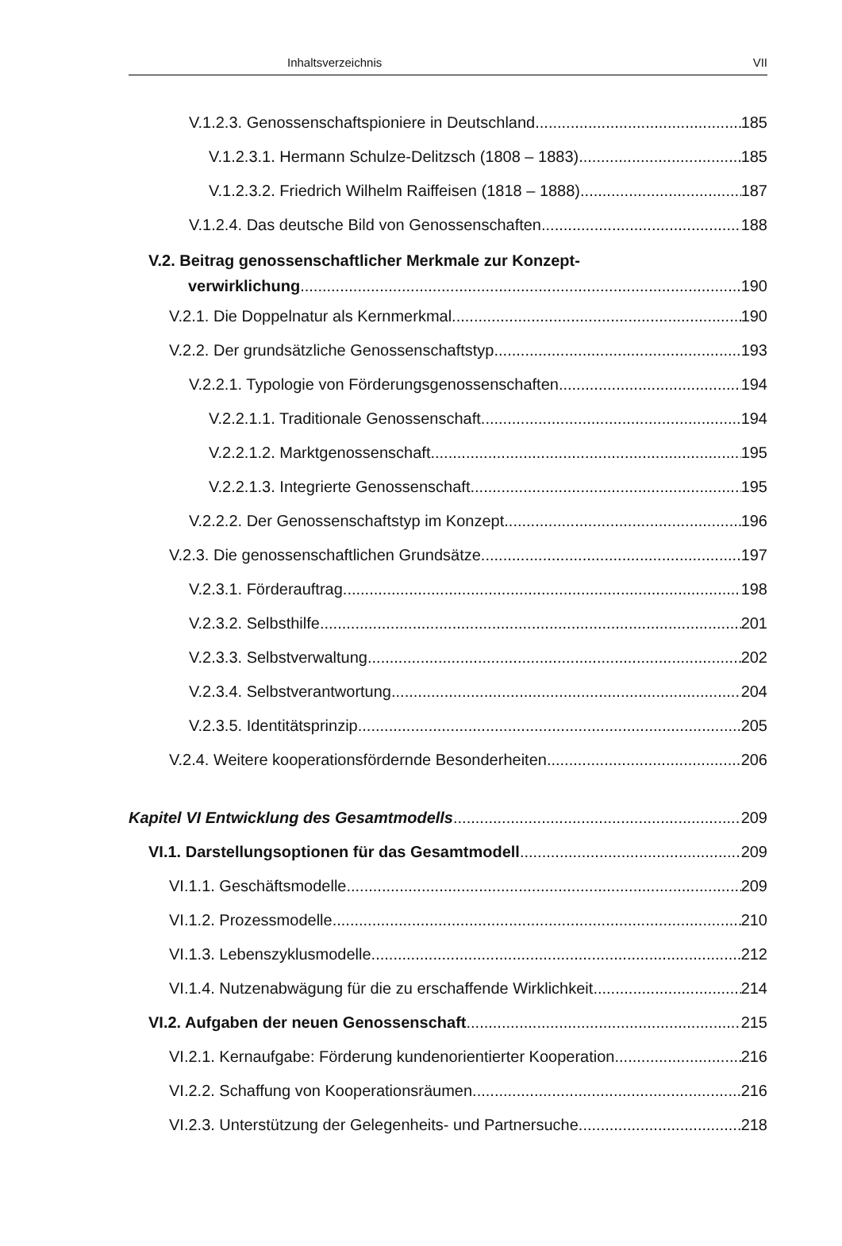Inhaltsverzeichnis VII
V.1.2.3. Genossenschaftspioniere in Deutschland 185
V.1.2.3.1. Hermann Schulze-Delitzsch (1808 – 1883) 185
V.1.2.3.2. Friedrich Wilhelm Raiffeisen (1818 – 1888) 187
V.1.2.4. Das deutsche Bild von Genossenschaften 188
V.2. Beitrag genossenschaftlicher Merkmale zur Konzept-
verwirklichung 190
V.2.1. Die Doppelnatur als Kernmerkmal 190
V.2.2. Der grundsätzliche Genossenschaftstyp 193
V.2.2.1. Typologie von Förderungsgenossenschaften 194
V.2.2.1.1. Traditionale Genossenschaft 194
V.2.2.1.2. Marktgenossenschaft 195
V.2.2.1.3. Integrierte Genossenschaft 195
V.2.2.2. Der Genossenschaftstyp im Konzept 196
V.2.3. Die genossenschaftlichen Grundsätze 197
V.2.3.1. Förderauftrag 198
V.2.3.2. Selbsthilfe 201
V.2.3.3. Selbstverwaltung 202
V.2.3.4. Selbstverantwortung 204
V.2.3.5. Identitätsprinzip 205
V.2.4. Weitere kooperationsfördernde Besonderheiten 206
Kapitel VI Entwicklung des Gesamtmodells 209
VI.1. Darstellungsoptionen für das Gesamtmodell 209
VI.1.1. Geschäftsmodelle 209
VI.1.2. Prozessmodelle 210
VI.1.3. Lebenszyklusmodelle 212
VI.1.4. Nutzenabwägung für die zu erschaffende Wirklichkeit 214
VI.2. Aufgaben der neuen Genossenschaft 215
VI.2.1. Kernaufgabe: Förderung kundenorientierter Kooperation 216
VI.2.2. Schaffung von Kooperationsräumen 216
VI.2.3. Unterstützung der Gelegenheits- und Partnersuche 218